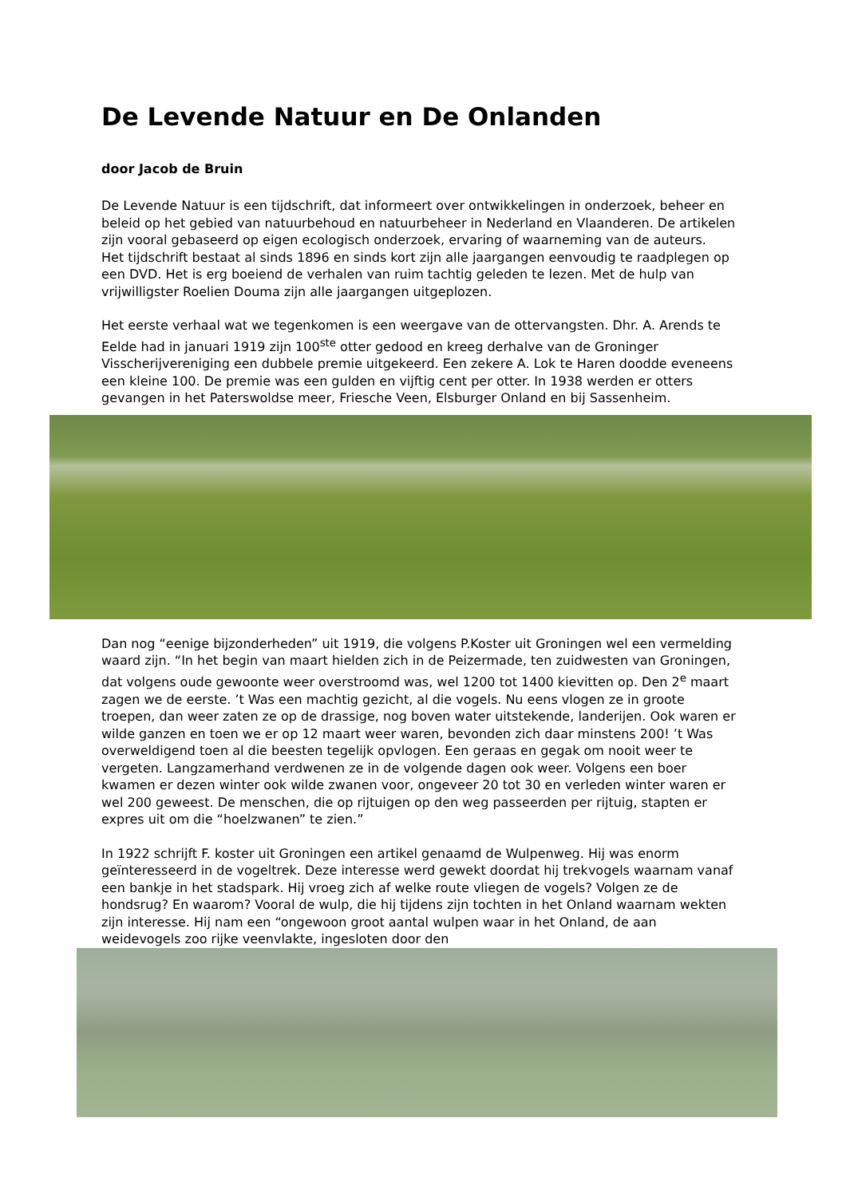De Levende Natuur en De Onlanden
door Jacob de Bruin
De Levende Natuur is een tijdschrift, dat informeert over ontwikkelingen in onderzoek, beheer en beleid op het gebied van natuurbehoud en natuurbeheer in Nederland en Vlaanderen. De artikelen zijn vooral gebaseerd op eigen ecologisch onderzoek, ervaring of waarneming van de auteurs.
Het tijdschrift bestaat al sinds 1896 en sinds kort zijn alle jaargangen eenvoudig te raadplegen op een DVD. Het is erg boeiend de verhalen van ruim tachtig geleden te lezen. Met de hulp van vrijwilligster Roelien Douma zijn alle jaargangen uitgeplozen.
Het eerste verhaal wat we tegenkomen is een weergave van de ottervangsten. Dhr. A. Arends te Eelde had in januari 1919 zijn 100<sup>ste</sup> otter gedood en kreeg derhalve van de Groninger Visscherijvereniging een dubbele premie uitgekeerd. Een zekere A. Lok te Haren doodde eveneens een kleine 100. De premie was een gulden en vijftig cent per otter. In 1938 werden er otters gevangen in het Paterswoldse meer, Friesche Veen, Elsburger Onland en bij Sassenheim.
Dan nog “eenige bijzonderheden” uit 1919, die volgens P.Koster uit Groningen wel een vermelding waard zijn. “In het begin van maart hielden zich in de Peizermade, ten zuidwesten van Groningen, dat volgens oude gewoonte weer overstroomd was, wel 1200 tot 1400 kievitten op. Den 2<sup>e</sup> maart zagen we de eerste. ’t Was een machtig gezicht, al die vogels. Nu eens vlogen ze in groote troepen, dan weer zaten ze op de drassige, nog boven water uitstekende, landerijen. Ook waren er wilde ganzen en toen we er op 12 maart weer waren, bevonden zich daar minstens 200! ’t Was overweldigend toen al die beesten tegelijk opvlogen. Een geraas en gegak om nooit weer te vergeten. Langzamerhand verdwenen ze in de volgende dagen ook weer. Volgens een boer kwamen er dezen winter ook wilde zwanen voor, ongeveer 20 tot 30 en verleden winter waren er wel 200 geweest. De menschen, die op rijtuigen op den weg passeerden per rijtuig, stapten er expres uit om die “hoelzwanen” te zien.”
In 1922 schrijft F. koster uit Groningen een artikel genaamd de Wulpenweg. Hij was enorm geïnteresseerd in de vogeltrek. Deze interesse werd gewekt doordat hij trekvogels waarnam vanaf een bankje in het stadspark. Hij vroeg zich af welke route vliegen de vogels? Volgen ze de hondsrug? En waarom? Vooral de wulp, die hij tijdens zijn tochten in het Onland waarnam wekten zijn interesse. Hij nam een “ongewoon groot aantal wulpen waar in het Onland, de aan weidevogels zoo rijke veenvlakte, ingesloten door den